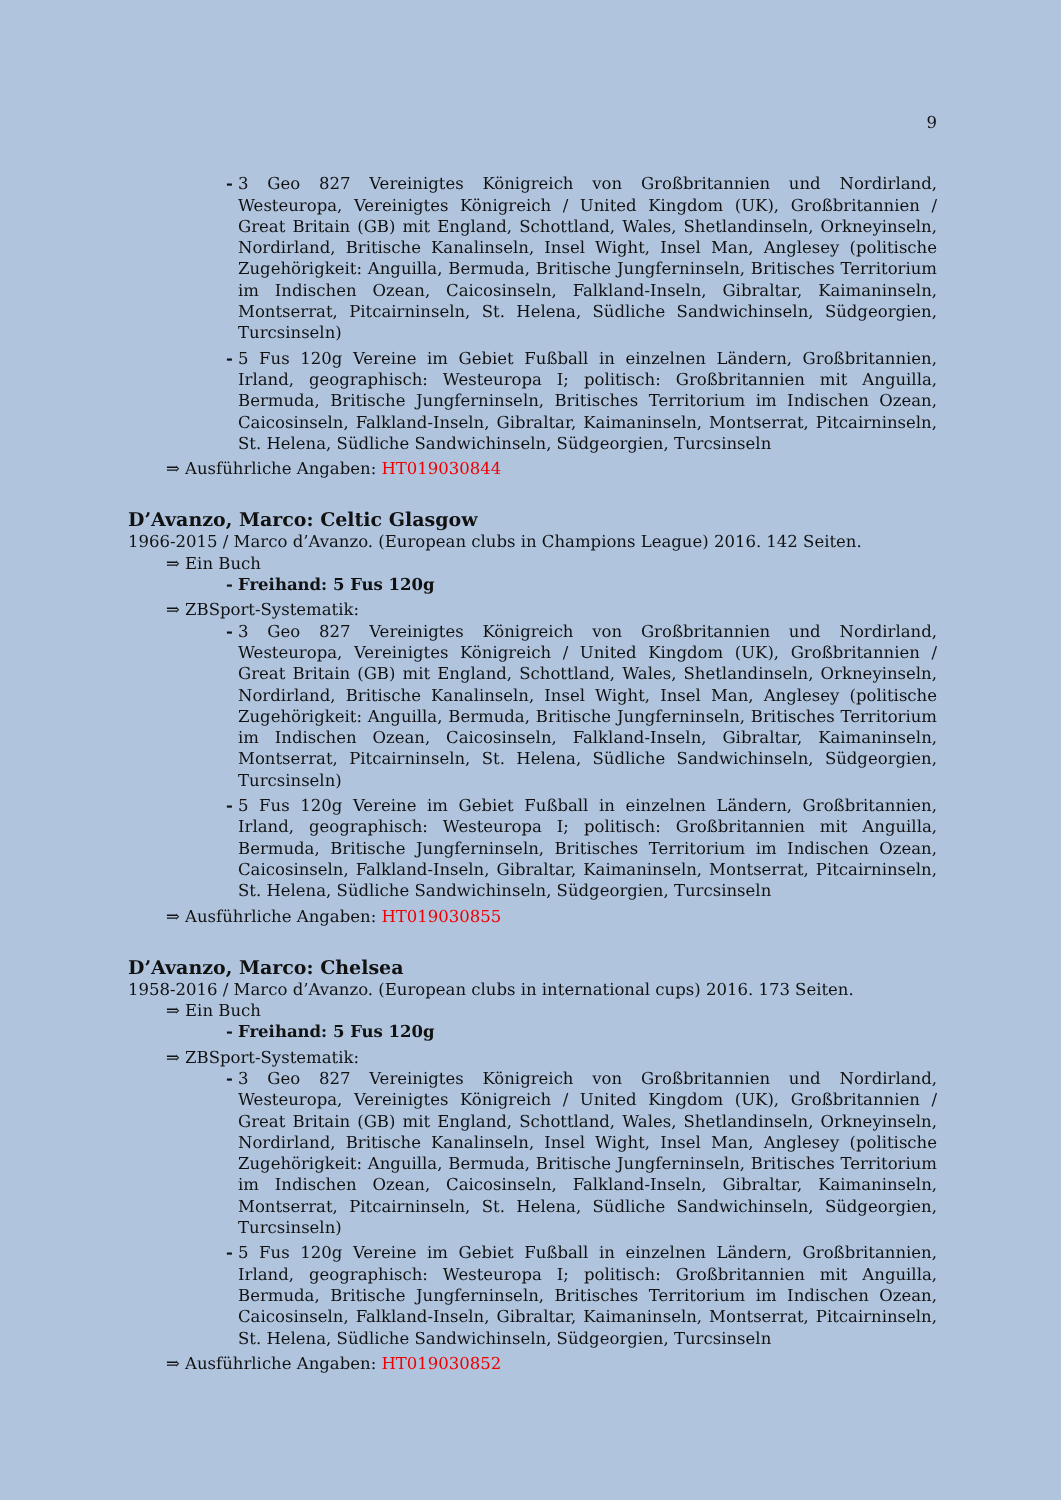9
- 3 Geo 827 Vereinigtes Königreich von Großbritannien und Nordirland, Westeuropa, Vereinigtes Königreich / United Kingdom (UK), Großbritannien / Great Britain (GB) mit England, Schottland, Wales, Shetlandinseln, Orkneyinseln, Nordirland, Britische Kanalinseln, Insel Wight, Insel Man, Anglesey (politische Zugehörigkeit: Anguilla, Bermuda, Britische Jungferninseln, Britisches Territorium im Indischen Ozean, Caicosinseln, Falkland-Inseln, Gibraltar, Kaimaninseln, Montserrat, Pitcairninseln, St. Helena, Südliche Sandwichinseln, Südgeorgien, Turcsinseln)
- 5 Fus 120g Vereine im Gebiet Fußball in einzelnen Ländern, Großbritannien, Irland, geographisch: Westeuropa I; politisch: Großbritannien mit Anguilla, Bermuda, Britische Jungferninseln, Britisches Territorium im Indischen Ozean, Caicosinseln, Falkland-Inseln, Gibraltar, Kaimaninseln, Montserrat, Pitcairninseln, St. Helena, Südliche Sandwichinseln, Südgeorgien, Turcsinseln
⇒ Ausführliche Angaben: HT019030844
D’Avanzo, Marco: Celtic Glasgow
1966-2015 / Marco d’Avanzo. (European clubs in Champions League) 2016. 142 Seiten.
⇒ Ein Buch
- Freihand: 5 Fus 120g
⇒ ZBSport-Systematik:
- 3 Geo 827 Vereinigtes Königreich von Großbritannien und Nordirland, Westeuropa, Vereinigtes Königreich / United Kingdom (UK), Großbritannien / Great Britain (GB) mit England, Schottland, Wales, Shetlandinseln, Orkneyinseln, Nordirland, Britische Kanalinseln, Insel Wight, Insel Man, Anglesey (politische Zugehörigkeit: Anguilla, Bermuda, Britische Jungferninseln, Britisches Territorium im Indischen Ozean, Caicosinseln, Falkland-Inseln, Gibraltar, Kaimaninseln, Montserrat, Pitcairninseln, St. Helena, Südliche Sandwichinseln, Südgeorgien, Turcsinseln)
- 5 Fus 120g Vereine im Gebiet Fußball in einzelnen Ländern, Großbritannien, Irland, geographisch: Westeuropa I; politisch: Großbritannien mit Anguilla, Bermuda, Britische Jungferninseln, Britisches Territorium im Indischen Ozean, Caicosinseln, Falkland-Inseln, Gibraltar, Kaimaninseln, Montserrat, Pitcairninseln, St. Helena, Südliche Sandwichinseln, Südgeorgien, Turcsinseln
⇒ Ausführliche Angaben: HT019030855
D’Avanzo, Marco: Chelsea
1958-2016 / Marco d’Avanzo. (European clubs in international cups) 2016. 173 Seiten.
⇒ Ein Buch
- Freihand: 5 Fus 120g
⇒ ZBSport-Systematik:
- 3 Geo 827 Vereinigtes Königreich von Großbritannien und Nordirland, Westeuropa, Vereinigtes Königreich / United Kingdom (UK), Großbritannien / Great Britain (GB) mit England, Schottland, Wales, Shetlandinseln, Orkneyinseln, Nordirland, Britische Kanalinseln, Insel Wight, Insel Man, Anglesey (politische Zugehörigkeit: Anguilla, Bermuda, Britische Jungferninseln, Britisches Territorium im Indischen Ozean, Caicosinseln, Falkland-Inseln, Gibraltar, Kaimaninseln, Montserrat, Pitcairninseln, St. Helena, Südliche Sandwichinseln, Südgeorgien, Turcsinseln)
- 5 Fus 120g Vereine im Gebiet Fußball in einzelnen Ländern, Großbritannien, Irland, geographisch: Westeuropa I; politisch: Großbritannien mit Anguilla, Bermuda, Britische Jungferninseln, Britisches Territorium im Indischen Ozean, Caicosinseln, Falkland-Inseln, Gibraltar, Kaimaninseln, Montserrat, Pitcairninseln, St. Helena, Südliche Sandwichinseln, Südgeorgien, Turcsinseln
⇒ Ausführliche Angaben: HT019030852